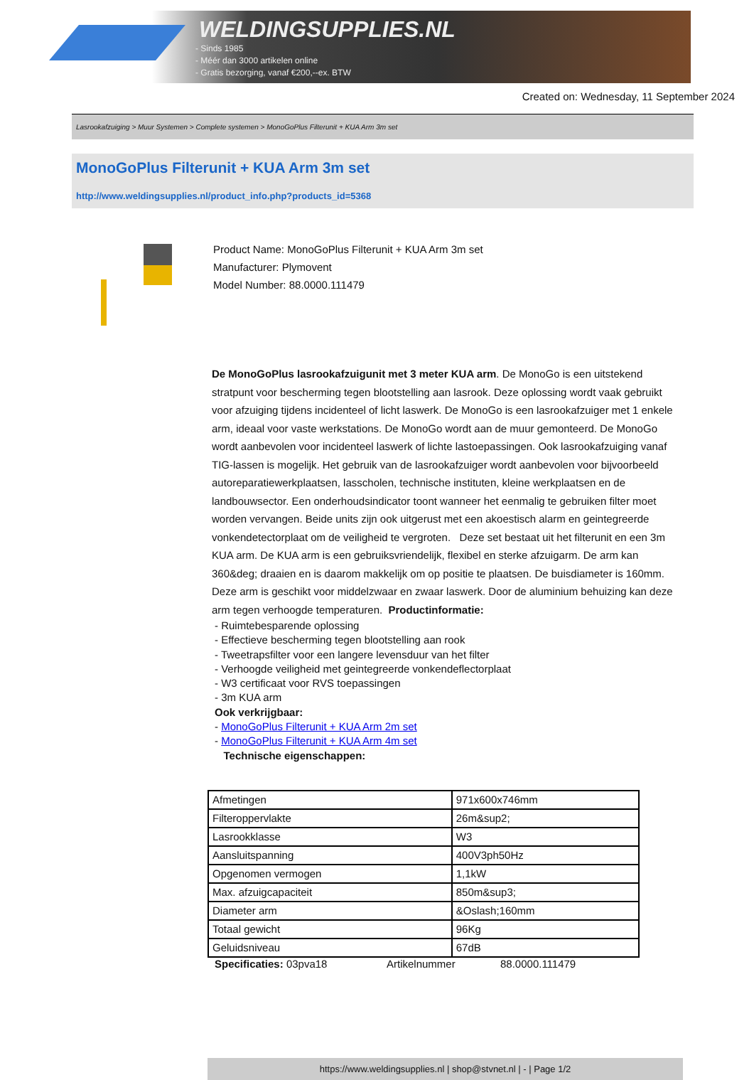WELDINGSUPPLIES.NL
- Sinds 1985
- Méér dan 3000 artikelen online
- Gratis bezorging, vanaf €200,--ex. BTW
Created on: Wednesday, 11 September 2024
Lasrookafzuiging > Muur Systemen > Complete systemen > MonoGoPlus Filterunit + KUA Arm 3m set
MonoGoPlus Filterunit + KUA Arm 3m set
http://www.weldingsupplies.nl/product_info.php?products_id=5368
Product Name: MonoGoPlus Filterunit + KUA Arm 3m set
Manufacturer: Plymovent
Model Number: 88.0000.111479
De MonoGoPlus lasrookafzuigunit met 3 meter KUA arm. De MonoGo is een uitstekend stratpunt voor bescherming tegen blootstelling aan lasrook. Deze oplossing wordt vaak gebruikt voor afzuiging tijdens incidenteel of licht laswerk. De MonoGo is een lasrookafzuiger met 1 enkele arm, ideaal voor vaste werkstations. De MonoGo wordt aan de muur gemonteerd. De MonoGo wordt aanbevolen voor incidenteel laswerk of lichte lastoepassingen. Ook lasrookafzuiging vanaf TIG-lassen is mogelijk. Het gebruik van de lasrookafzuiger wordt aanbevolen voor bijvoorbeeld autoreparatiewerkplaatsen, lasscholen, technische instituten, kleine werkplaatsen en de landbouwsector. Een onderhoudsindicator toont wanneer het eenmalig te gebruiken filter moet worden vervangen. Beide units zijn ook uitgerust met een akoestisch alarm en geintegreerde vonkendetectorplaat om de veiligheid te vergroten. Deze set bestaat uit het filterunit en een 3m KUA arm. De KUA arm is een gebruiksvriendelijk, flexibel en sterke afzuigarm. De arm kan 360&deg; draaien en is daarom makkelijk om op positie te plaatsen. De buisdiameter is 160mm. Deze arm is geschikt voor middelzwaar en zwaar laswerk. Door de aluminium behuizing kan deze arm tegen verhoogde temperaturen. Productinformatie:
- Ruimtebesparende oplossing
- Effectieve bescherming tegen blootstelling aan rook
- Tweetrapsfilter voor een langere levensduur van het filter
- Verhoogde veiligheid met geintegreerde vonkendeflectorplaat
- W3 certificaat voor RVS toepassingen
- 3m KUA arm
Ook verkrijgbaar:
- MonoGoPlus Filterunit + KUA Arm 2m set
- MonoGoPlus Filterunit + KUA Arm 4m set
Technische eigenschappen:
| Afmetingen | 971x600x746mm |
| Filteroppervlakte | 26m&sup2; |
| Lasrookklasse | W3 |
| Aansluitspanning | 400V3ph50Hz |
| Opgenomen vermogen | 1,1kW |
| Max. afzuigcapaciteit | 850m&sup3; |
| Diameter arm | &Oslash;160mm |
| Totaal gewicht | 96Kg |
| Geluidsniveau | 67dB |
Specificaties: 03pva18 Artikelnummer 88.0000.111479
https://www.weldingsupplies.nl | shop@stvnet.nl | - | Page 1/2